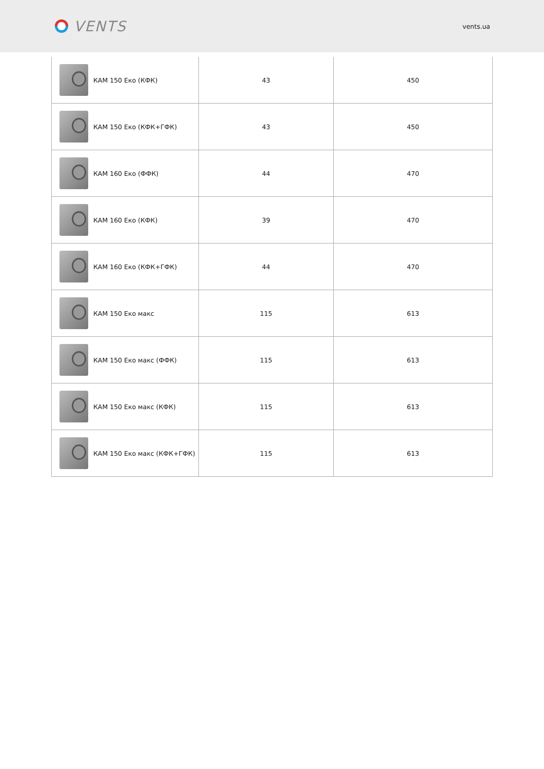VENTS
vents.ua
| КАМ 150 Еко (КФК) | 43 | 450 |
| КАМ 150 Еко (КФК+ГФК) | 43 | 450 |
| КАМ 160 Еко (ФФК) | 44 | 470 |
| КАМ 160 Еко (КФК) | 39 | 470 |
| КАМ 160 Еко (КФК+ГФК) | 44 | 470 |
| КАМ 150 Еко макс | 115 | 613 |
| КАМ 150 Еко макс (ФФК) | 115 | 613 |
| КАМ 150 Еко макс (КФК) | 115 | 613 |
| КАМ 150 Еко макс (КФК+ГФК) | 115 | 613 |